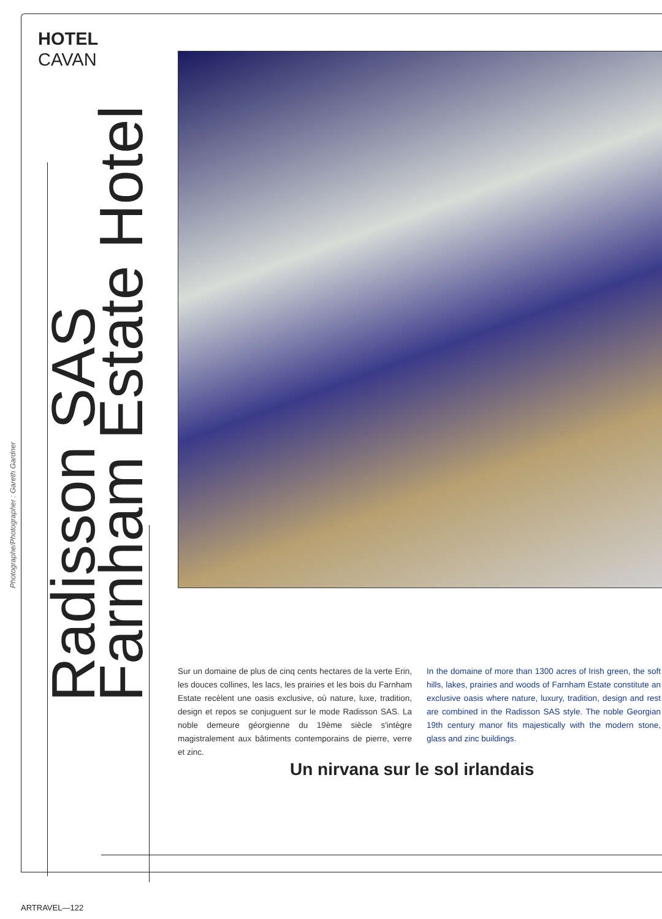HOTEL
CAVAN
Photographe/Photographer : Gareth Gardner
Radisson SAS
Farnham Estate Hotel
Sur un domaine de plus de cinq cents hectares de la verte Erin, les douces collines, les lacs, les prairies et les bois du Farnham Estate recèlent une oasis exclusive, où nature, luxe, tradition, design et repos se conjuguent sur le mode Radisson SAS. La noble demeure géorgienne du 19ème siècle s'intègre magistralement aux bâtiments contemporains de pierre, verre et zinc.
In the domaine of more than 1300 acres of Irish green, the soft hills, lakes, prairies and woods of Farnham Estate constitute an exclusive oasis where nature, luxury, tradition, design and rest are combined in the Radisson SAS style. The noble Georgian 19th century manor fits majestically with the modern stone, glass and zinc buildings.
Un nirvana sur le sol irlandais
ARTRAVEL—122